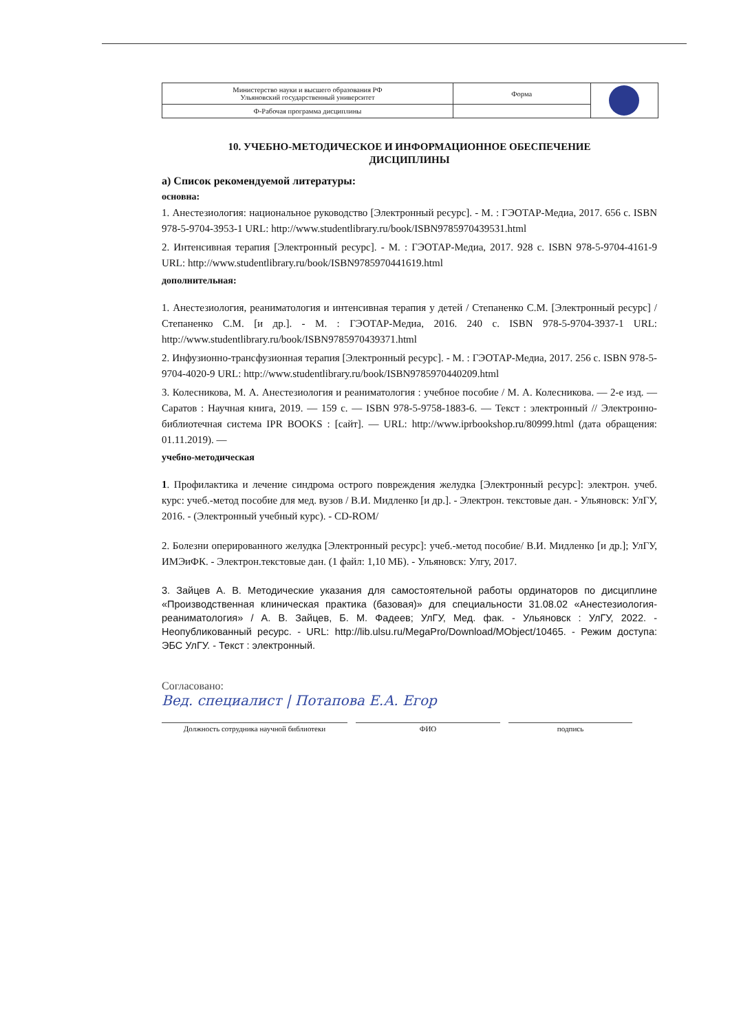| Министерство науки и высшего образования РФ Ульяновский государственный университет | Форма | |
| Ф-Рабочая программа дисциплины | | |
10. УЧЕБНО-МЕТОДИЧЕСКОЕ И ИНФОРМАЦИОННОЕ ОБЕСПЕЧЕНИЕ
ДИСЦИПЛИНЫ
а) Список рекомендуемой литературы:
основна:
1. Анестезиология: национальное руководство [Электронный ресурс]. - М. : ГЭОТАР-Медиа, 2017. 656 с. ISBN 978-5-9704-3953-1 URL: http://www.studentlibrary.ru/book/ISBN9785970439531.html
2. Интенсивная терапия [Электронный ресурс]. - М. : ГЭОТАР-Медиа, 2017. 928 с. ISBN 978-5-9704-4161-9 URL: http://www.studentlibrary.ru/book/ISBN9785970441619.html
дополнительная:
1. Анестезиология, реаниматология и интенсивная терапия у детей / Степаненко С.М. [Электронный ресурс] / Степаненко С.М. [и др.]. - М. : ГЭОТАР-Медиа, 2016. 240 с. ISBN 978-5-9704-3937-1 URL: http://www.studentlibrary.ru/book/ISBN9785970439371.html
2. Инфузионно-трансфузионная терапия [Электронный ресурс]. - М. : ГЭОТАР-Медиа, 2017. 256 с. ISBN 978-5-9704-4020-9 URL: http://www.studentlibrary.ru/book/ISBN9785970440209.html
3. Колесникова, М. А. Анестезиология и реаниматология : учебное пособие / М. А. Колесникова. — 2-е изд. — Саратов : Научная книга, 2019. — 159 c. — ISBN 978-5-9758-1883-6. — Текст : электронный // Электронно-библиотечная система IPR BOOKS : [сайт]. — URL: http://www.iprbookshop.ru/80999.html (дата обращения: 01.11.2019). —
учебно-методическая
1. Профилактика и лечение синдрома острого повреждения желудка [Электронный ресурс]: электрон. учеб. курс: учеб.-метод пособие для мед. вузов / В.И. Мидленко [и др.]. - Электрон. текстовые дан. - Ульяновск: УлГУ, 2016. - (Электронный учебный курс). - CD-ROM/
2. Болезни оперированного желудка [Электронный ресурс]: учеб.-метод пособие/ В.И. Мидленко [и др.]; УлГУ, ИМЭиФК. - Электрон.текстовые дан. (1 файл: 1,10 МБ). - Ульяновск: Улгу, 2017.
3. Зайцев А. В. Методические указания для самостоятельной работы ординаторов по дисциплине «Производственная клиническая практика (базовая)» для специальности 31.08.02 «Анестезиология-реаниматология» / А. В. Зайцев, Б. М. Фадеев; УлГУ, Мед. фак. - Ульяновск : УлГУ, 2022. - Неопубликованный ресурс. - URL: http://lib.ulsu.ru/MegaPro/Download/MObject/10465. - Режим доступа: ЭБС УлГУ. - Текст : электронный.
Согласовано:
Вед. специалист | Потапова Е.А. Егор
Должность сотрудника научной библиотеки ФИО подпись